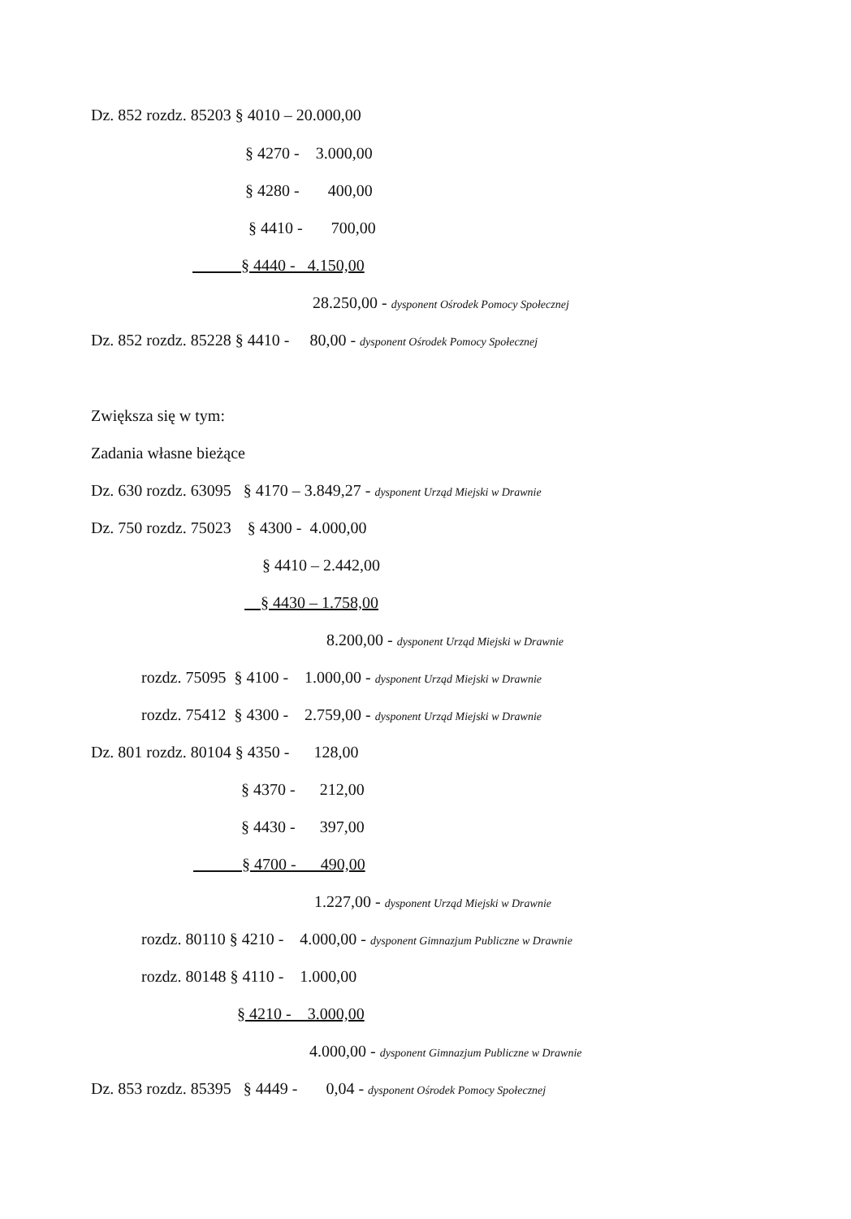Dz. 852 rozdz. 85203 § 4010 – 20.000,00
§ 4270 - 3.000,00
§ 4280 - 400,00
§ 4410 - 700,00
§ 4440 - 4.150,00
28.250,00 - dysponent Ośrodek Pomocy Społecznej
Dz. 852 rozdz. 85228 § 4410 - 80,00 - dysponent Ośrodek Pomocy Społecznej
Zwiększa się w tym:
Zadania własne bieżące
Dz. 630 rozdz. 63095 § 4170 – 3.849,27 - dysponent Urząd Miejski w Drawnie
Dz. 750 rozdz. 75023 § 4300 - 4.000,00
§ 4410 – 2.442,00
§ 4430 – 1.758,00
8.200,00 - dysponent Urząd Miejski w Drawnie
rozdz. 75095 § 4100 - 1.000,00 - dysponent Urząd Miejski w Drawnie
rozdz. 75412 § 4300 - 2.759,00 - dysponent Urząd Miejski w Drawnie
Dz. 801 rozdz. 80104 § 4350 - 128,00
§ 4370 - 212,00
§ 4430 - 397,00
§ 4700 - 490,00
1.227,00 - dysponent Urząd Miejski w Drawnie
rozdz. 80110 § 4210 - 4.000,00 - dysponent Gimnazjum Publiczne w Drawnie
rozdz. 80148 § 4110 - 1.000,00
§ 4210 - 3.000,00
4.000,00 - dysponent Gimnazjum Publiczne w Drawnie
Dz. 853 rozdz. 85395 § 4449 - 0,04 - dysponent Ośrodek Pomocy Społecznej